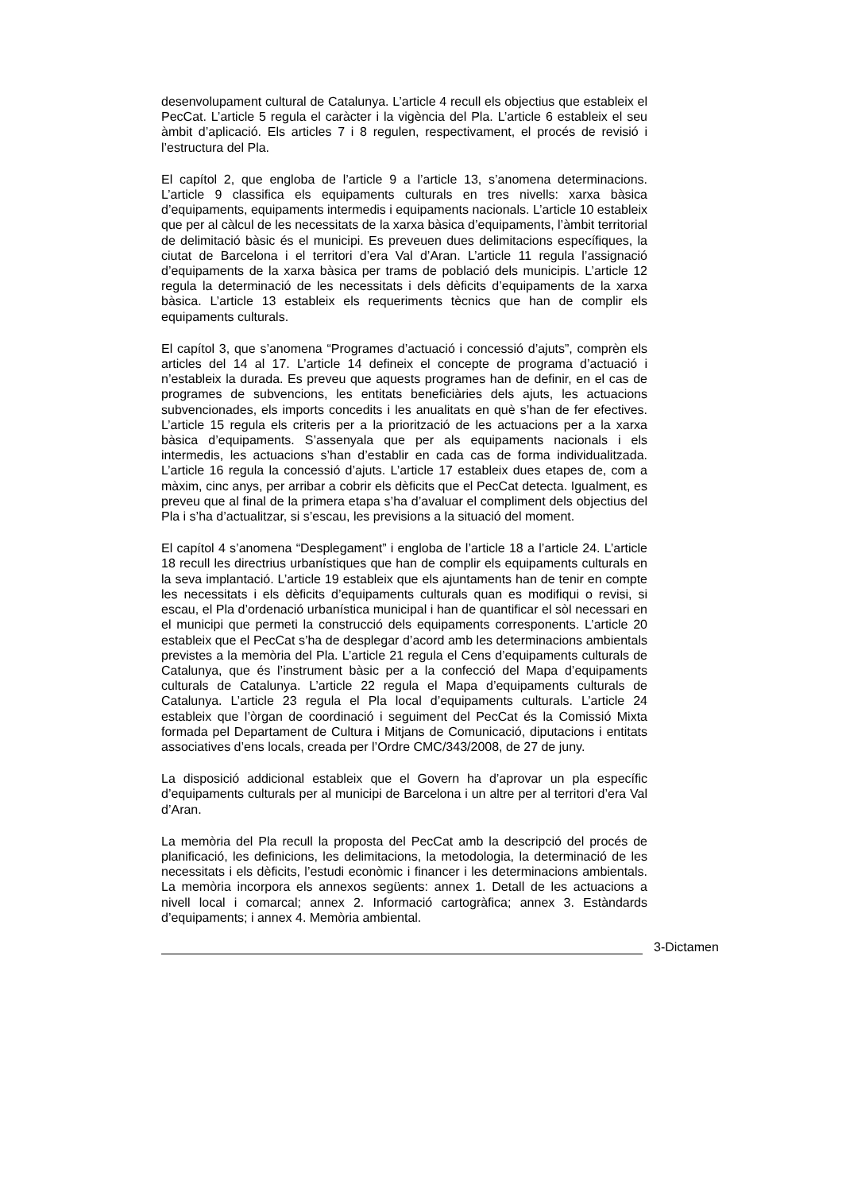desenvolupament cultural de Catalunya. L’article 4 recull els objectius que estableix el PecCat. L’article 5 regula el caràcter i la vigència del Pla. L’article 6 estableix el seu àmbit d’aplicació. Els articles 7 i 8 regulen, respectivament, el procés de revisió i l’estructura del Pla.
El capítol 2, que engloba de l’article 9 a l’article 13, s’anomena determinacions. L’article 9 classifica els equipaments culturals en tres nivells: xarxa bàsica d’equipaments, equipaments intermedis i equipaments nacionals. L’article 10 estableix que per al càlcul de les necessitats de la xarxa bàsica d’equipaments, l’àmbit territorial de delimitació bàsic és el municipi. Es preveuen dues delimitacions específiques, la ciutat de Barcelona i el territori d’era Val d’Aran. L’article 11 regula l’assignació d’equipaments de la xarxa bàsica per trams de població dels municipis. L’article 12 regula la determinació de les necessitats i dels dèficits d’equipaments de la xarxa bàsica. L’article 13 estableix els requeriments tècnics que han de complir els equipaments culturals.
El capítol 3, que s’anomena “Programes d’actuació i concessió d’ajuts”, comprèn els articles del 14 al 17. L’article 14 defineix el concepte de programa d’actuació i n’estableix la durada. Es preveu que aquests programes han de definir, en el cas de programes de subvencions, les entitats beneficiàries dels ajuts, les actuacions subvencionades, els imports concedits i les anualitats en què s’han de fer efectives. L’article 15 regula els criteris per a la priorització de les actuacions per a la xarxa bàsica d’equipaments. S’assenyala que per als equipaments nacionals i els intermedis, les actuacions s’han d’establir en cada cas de forma individualitzada. L’article 16 regula la concessió d’ajuts. L’article 17 estableix dues etapes de, com a màxim, cinc anys, per arribar a cobrir els dèficits que el PecCat detecta. Igualment, es preveu que al final de la primera etapa s’ha d’avaluar el compliment dels objectius del Pla i s’ha d’actualitzar, si s’escau, les previsions a la situació del moment.
El capítol 4 s’anomena “Desplegament” i engloba de l’article 18 a l’article 24. L’article 18 recull les directrius urbanístiques que han de complir els equipaments culturals en la seva implantació. L’article 19 estableix que els ajuntaments han de tenir en compte les necessitats i els dèficits d’equipaments culturals quan es modifiqui o revisi, si escau, el Pla d’ordenació urbanística municipal i han de quantificar el sòl necessari en el municipi que permeti la construcció dels equipaments corresponents. L’article 20 estableix que el PecCat s’ha de desplegar d’acord amb les determinacions ambientals previstes a la memòria del Pla. L’article 21 regula el Cens d’equipaments culturals de Catalunya, que és l’instrument bàsic per a la confecció del Mapa d’equipaments culturals de Catalunya. L’article 22 regula el Mapa d’equipaments culturals de Catalunya. L’article 23 regula el Pla local d’equipaments culturals. L’article 24 estableix que l’òrgan de coordinació i seguiment del PecCat és la Comissió Mixta formada pel Departament de Cultura i Mitjans de Comunicació, diputacions i entitats associatives d’ens locals, creada per l’Ordre CMC/343/2008, de 27 de juny.
La disposició addicional estableix que el Govern ha d’aprovar un pla específic d’equipaments culturals per al municipi de Barcelona i un altre per al territori d’era Val d’Aran.
La memòria del Pla recull la proposta del PecCat amb la descripció del procés de planificació, les definicions, les delimitacions, la metodologia, la determinació de les necessitats i els dèficits, l’estudi econòmic i financer i les determinacions ambientals. La memòria incorpora els annexos següents: annex 1. Detall de les actuacions a nivell local i comarcal; annex 2. Informació cartogràfica; annex 3. Estàndards d’equipaments; i annex 4. Memòria ambiental.
3-Dictamen